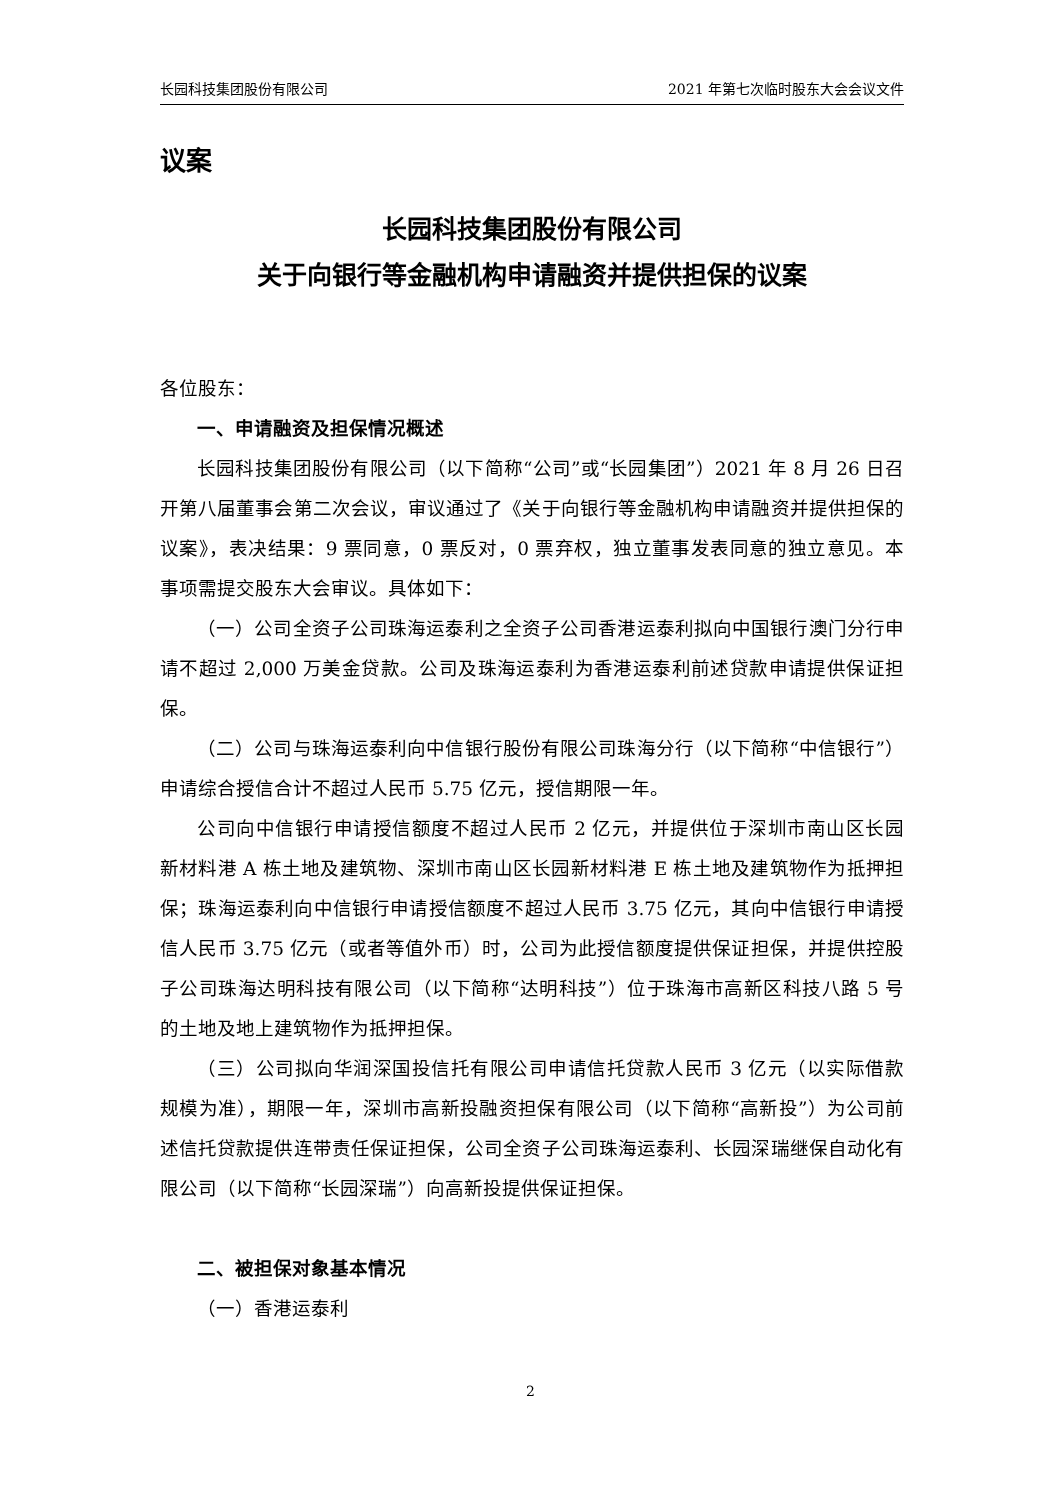长园科技集团股份有限公司 2021 年第七次临时股东大会会议文件
议案
长园科技集团股份有限公司
关于向银行等金融机构申请融资并提供担保的议案
各位股东：
一、申请融资及担保情况概述
长园科技集团股份有限公司（以下简称“公司”或“长园集团”）2021 年 8 月 26 日召开第八届董事会第二次会议，审议通过了《关于向银行等金融机构申请融资并提供担保的议案》，表决结果：9 票同意，0 票反对，0 票弃权，独立董事发表同意的独立意见。本事项需提交股东大会审议。具体如下：
（一）公司全资子公司珠海运泰利之全资子公司香港运泰利拟向中国银行澳门分行申请不超过 2,000 万美金贷款。公司及珠海运泰利为香港运泰利前述贷款申请提供保证担保。
（二）公司与珠海运泰利向中信银行股份有限公司珠海分行（以下简称“中信银行”）申请综合授信合计不超过人民币 5.75 亿元，授信期限一年。
公司向中信银行申请授信额度不超过人民币 2 亿元，并提供位于深圳市南山区长园新材料港 A 栋土地及建筑物、深圳市南山区长园新材料港 E 栋土地及建筑物作为抵押担保；珠海运泰利向中信银行申请授信额度不超过人民币 3.75 亿元，其向中信银行申请授信人民币 3.75 亿元（或者等值外币）时，公司为此授信额度提供保证担保，并提供控股子公司珠海达明科技有限公司（以下简称“达明科技”）位于珠海市高新区科技八路 5 号的土地及地上建筑物作为抵押担保。
（三）公司拟向华润深国投信托有限公司申请信托贷款人民币 3 亿元（以实际借款规模为准），期限一年，深圳市高新投融资担保有限公司（以下简称“高新投”）为公司前述信托贷款提供连带责任保证担保，公司全资子公司珠海运泰利、长园深瑞继保自动化有限公司（以下简称“长园深瑞”）向高新投提供保证担保。
二、被担保对象基本情况
（一）香港运泰利
2